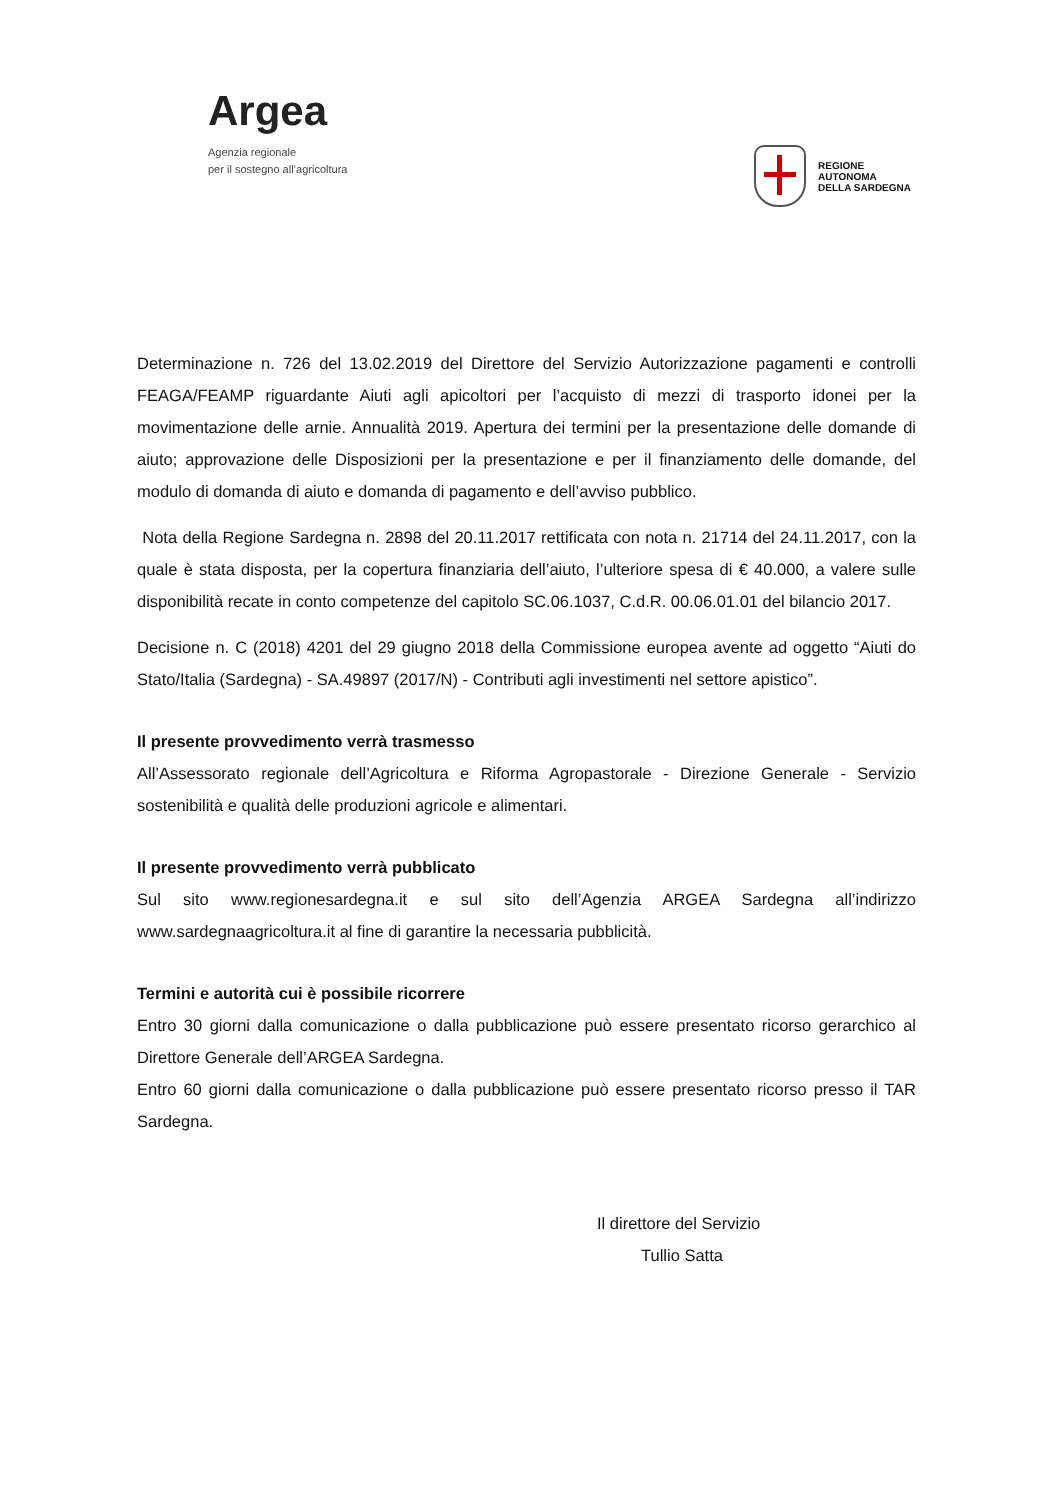Argea
Agenzia regionale
per il sostegno all’agricoltura
REGIONE
AUTONOMA
DELLA SARDEGNA
Determinazione n. 726 del 13.02.2019 del Direttore del Servizio Autorizzazione pagamenti e controlli FEAGA/FEAMP riguardante Aiuti agli apicoltori per l’acquisto di mezzi di trasporto idonei per la movimentazione delle arnie. Annualità 2019. Apertura dei termini per la presentazione delle domande di aiuto; approvazione delle Disposizioni per la presentazione e per il finanziamento delle domande, del modulo di domanda di aiuto e domanda di pagamento e dell’avviso pubblico.
Nota della Regione Sardegna n. 2898 del 20.11.2017 rettificata con nota n. 21714 del 24.11.2017, con la quale è stata disposta, per la copertura finanziaria dell’aiuto, l’ulteriore spesa di € 40.000, a valere sulle disponibilità recate in conto competenze del capitolo SC.06.1037, C.d.R. 00.06.01.01 del bilancio 2017.
Decisione n. C (2018) 4201 del 29 giugno 2018 della Commissione europea avente ad oggetto “Aiuti do Stato/Italia (Sardegna) - SA.49897 (2017/N) - Contributi agli investimenti nel settore apistico”.
Il presente provvedimento verrà trasmesso
All’Assessorato regionale dell’Agricoltura e Riforma Agropastorale - Direzione Generale - Servizio sostenibilità e qualità delle produzioni agricole e alimentari.
Il presente provvedimento verrà pubblicato
Sul sito www.regionesardegna.it e sul sito dell’Agenzia ARGEA Sardegna all’indirizzo www.sardegnaagricoltura.it al fine di garantire la necessaria pubblicità.
Termini e autorità cui è possibile ricorrere
Entro 30 giorni dalla comunicazione o dalla pubblicazione può essere presentato ricorso gerarchico al Direttore Generale dell’ARGEA Sardegna.
Entro 60 giorni dalla comunicazione o dalla pubblicazione può essere presentato ricorso presso il TAR Sardegna.
Il direttore del Servizio
Tullio Satta